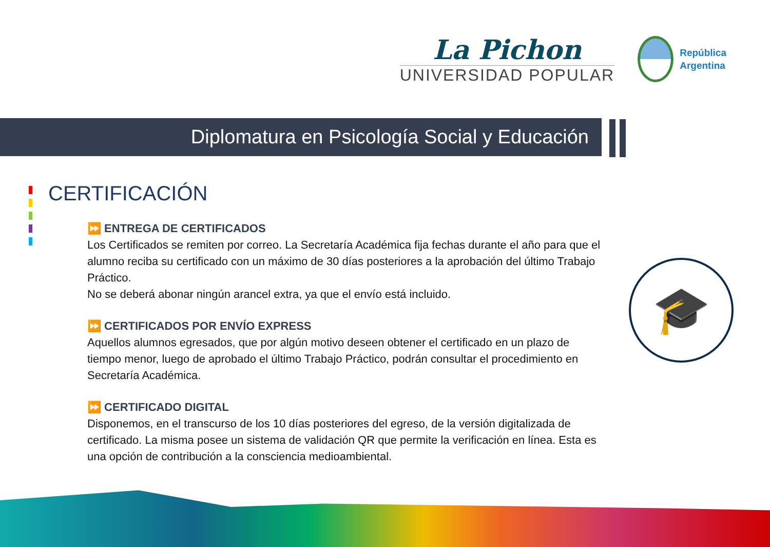La Pichon
UNIVERSIDAD POPULAR
República
Argentina
Diplomatura en Psicología Social y Educación
CERTIFICACIÓN
⏩ ENTREGA DE CERTIFICADOS
Los Certificados se remiten por correo. La Secretaría Académica fija fechas durante el año para que el alumno reciba su certificado con un máximo de 30 días posteriores a la aprobación del último Trabajo Práctico.
No se deberá abonar ningún arancel extra, ya que el envío está incluido.
⏩ CERTIFICADOS POR ENVÍO EXPRESS
Aquellos alumnos egresados, que por algún motivo deseen obtener el certificado en un plazo de tiempo menor, luego de aprobado el último Trabajo Práctico, podrán consultar el procedimiento en Secretaría Académica.
⏩ CERTIFICADO DIGITAL
Disponemos, en el transcurso de los 10 días posteriores del egreso, de la versión digitalizada de certificado. La misma posee un sistema de validación QR que permite la verificación en línea. Esta es una opción de contribución a la consciencia medioambiental.
🎓